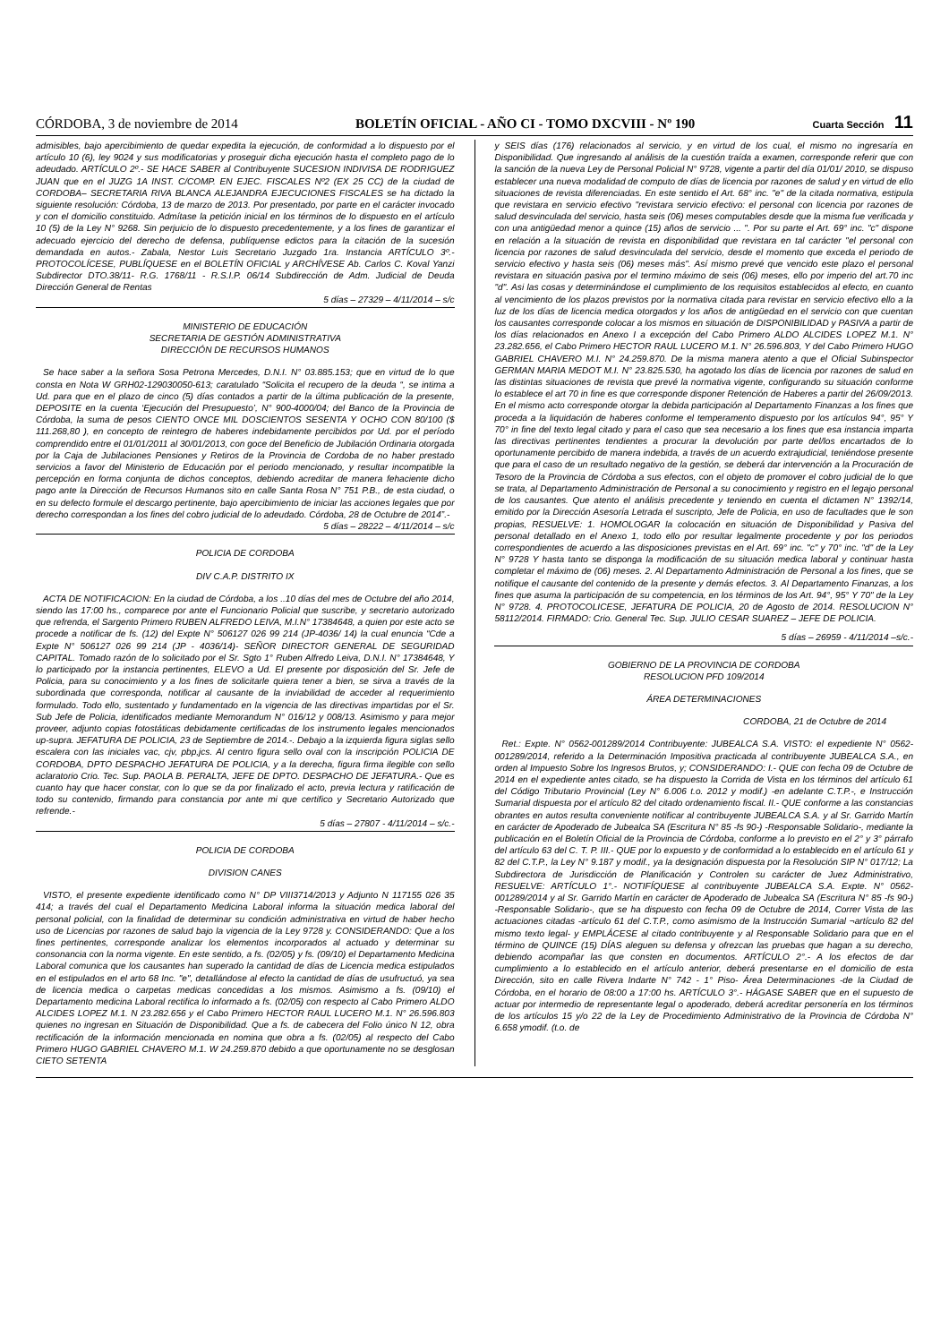CÓRDOBA, 3 de noviembre de 2014 BOLETÍN OFICIAL - AÑO CI - TOMO DXCVIII - Nº 190 Cuarta Sección 11
admisibles, bajo apercibimiento de quedar expedita la ejecución, de conformidad a lo dispuesto por el artículo 10 (6), ley 9024 y sus modificatorias y proseguir dicha ejecución hasta el completo pago de lo adeudado. ARTÍCULO 2º.- SE HACE SABER al Contribuyente SUCESION INDIVISA DE RODRIGUEZ JUAN que en el JUZG 1A INST. C/COMP. EN EJEC. FISCALES Nº2 (EX 25 CC) de la ciudad de CORDOBA– SECRETARIA RIVA BLANCA ALEJANDRA EJECUCIONES FISCALES se ha dictado la siguiente resolución: Córdoba, 13 de marzo de 2013. Por presentado, por parte en el carácter invocado y con el domicilio constituido. Admítase la petición inicial en los términos de lo dispuesto en el artículo 10 (5) de la Ley N° 9268. Sin perjuicio de lo dispuesto precedentemente, y a los fines de garantizar el adecuado ejercicio del derecho de defensa, publíquense edictos para la citación de la sucesión demandada en autos.- Zabala, Nestor Luis Secretario Juzgado 1ra. Instancia ARTÍCULO 3º.- PROTOCOLÍCESE, PUBLÍQUESE en el BOLETÍN OFICIAL y ARCHÍVESE Ab. Carlos C. Koval Yanzi Subdirector DTO.38/11- R.G. 1768/11 - R.S.I.P. 06/14 Subdirección de Adm. Judicial de Deuda Dirección General de Rentas
5 días – 27329 – 4/11/2014 – s/c
MINISTERIO DE EDUCACIÓN
SECRETARIA DE GESTIÓN ADMINISTRATIVA
DIRECCIÓN DE RECURSOS HUMANOS
Se hace saber a la señora Sosa Petrona Mercedes, D.N.I. N° 03.885.153; que en virtud de lo que consta en Nota W GRH02-129030050-613; caratulado “Solicita el recupero de la deuda “, se intima a Ud. para que en el plazo de cinco (5) días contados a partir de la última publicación de la presente, DEPOSITE en la cuenta ‘Ejecución del Presupuesto’, N° 900-4000/04; del Banco de la Provincia de Córdoba, la suma de pesos CIENTO ONCE MIL DOSCIENTOS SESENTA Y OCHO CON 80/100 ($ 111.268,80 ), en concepto de reintegro de haberes indebidamente percibidos por Ud. por el período comprendido entre el 01/01/2011 al 30/01/2013, con goce del Beneficio de Jubilación Ordinaria otorgada por la Caja de Jubilaciones Pensiones y Retiros de la Provincia de Cordoba de no haber prestado servicios a favor del Ministerio de Educación por el periodo mencionado, y resultar incompatible la percepción en forma conjunta de dichos conceptos, debiendo acreditar de manera fehaciente dicho pago ante la Dirección de Recursos Humanos sito en calle Santa Rosa N° 751 P.B., de esta ciudad, o en su defecto formule el descargo pertinente, bajo apercibimiento de iniciar las acciones legales que por derecho correspondan a los fines del cobro judicial de lo adeudado. Córdoba, 28 de Octubre de 2014”.-
5 días – 28222 – 4/11/2014 – s/c
POLICIA DE CORDOBA
DIV C.A.P. DISTRITO IX
ACTA DE NOTIFICACION: En la ciudad de Córdoba, a los ..10 días del mes de Octubre del año 2014, siendo las 17:00 hs., comparece por ante el Funcionario Policial que suscribe, y secretario autorizado que refrenda, el Sargento Primero RUBEN ALFREDO LEIVA, M.I.N° 17384648, a quien por este acto se procede a notificar de fs. (12) del Expte N° 506127 026 99 214 (JP-4036/ 14) la cual enuncia “Cde a Expte N° 506127 026 99 214 (JP - 4036/14)- SEÑOR DIRECTOR GENERAL DE SEGURIDAD CAPITAL. Tomado razón de lo solicitado por el Sr. Sgto 1° Ruben Alfredo Leiva, D.N.I. N° 17384648, Y lo participado por la instancia pertinentes, ELEVO a Ud. El presente por disposición del Sr. Jefe de Policia, para su conocimiento y a los fines de solicitarle quiera tener a bien, se sirva a través de la subordinada que corresponda, notificar al causante de la inviabilidad de acceder al requerimiento formulado. Todo ello, sustentado y fundamentado en la vigencia de las directivas impartidas por el Sr. Sub Jefe de Policia, identificados mediante Memorandum N° 016/12 y 008/13. Asimismo y para mejor proveer, adjunto copias fotostáticas debidamente certificadas de los instrumento legales mencionados up-supra. JEFATURA DE POLICIA, 23 de Septiembre de 2014.-. Debajo a la izquierda figura siglas sello escalera con las iniciales vac, cjv, pbp,jcs. Al centro figura sello oval con la inscripción POLICIA DE CORDOBA, DPTO DESPACHO JEFATURA DE POLICIA, y a la derecha, figura firma ilegible con sello aclaratorio Crio. Tec. Sup. PAOLA B. PERALTA, JEFE DE DPTO. DESPACHO DE JEFATURA.- Que es cuanto hay que hacer constar, con lo que se da por finalizado el acto, previa lectura y ratificación de todo su contenido, firmando para constancia por ante mi que certifico y Secretario Autorizado que refrende.-
5 días – 27807 - 4/11/2014 – s/c.-
POLICIA DE CORDOBA
DIVISION CANES
VISTO, el presente expediente identificado como N° DP VIII3714/2013 y Adjunto N 117155 026 35 414; a través del cual el Departamento Medicina Laboral informa la situación medica laboral del personal policial, con la finalidad de determinar su condición administrativa en virtud de haber hecho uso de Licencias por razones de salud bajo la vigencia de la Ley 9728 y. CONSIDERANDO: Que a los fines pertinentes, corresponde analizar los elementos incorporados al actuado y determinar su consonancia con la norma vigente. En este sentido, a fs. (02/05) y fs. (09/10) el Departamento Medicina Laboral comunica que los causantes han superado la cantidad de días de Licencia medica estipulados en el estipulados en el arto 68 Inc. "e", detallándose al efecto la cantidad de días de usufructuó, ya sea de licencia medica o carpetas medicas concedidas a los mismos. Asimismo a fs. (09/10) el Departamento medicina Laboral rectifica lo informado a fs. (02/05) con respecto al Cabo Primero ALDO ALCIDES LOPEZ M.1. N 23.282.656 y el Cabo Primero HECTOR RAUL LUCERO M.1. N° 26.596.803 quienes no ingresan en Situación de Disponibilidad. Que a fs. de cabecera del Folio único N 12, obra rectificación de la información mencionada en nomina que obra a fs. (02/05) al respecto del Cabo Primero HUGO GABRIEL CHAVERO M.1. W 24.259.870 debido a que oportunamente no se desglosan CIETO SETENTA
y SEIS días (176) relacionados al servicio, y en virtud de los cual, el mismo no ingresaría en Disponibilidad. Que ingresando al análisis de la cuestión traída a examen, corresponde referir que con la sanción de la nueva Ley de Personal Policial N° 9728, vigente a partir del día 01/01/ 2010, se dispuso establecer una nueva modalidad de computo de días de licencia por razones de salud y en virtud de ello situaciones de revista diferenciadas. En este sentido el Art. 68° inc. "e" de la citada normativa, estipula que revistara en servicio efectivo "revistara servicio efectivo: el personal con licencia por razones de salud desvinculada del servicio, hasta seis (06) meses computables desde que la misma fue verificada y con una antigüedad menor a quince (15) años de servicio ... ". Por su parte el Art. 69° inc. "c" dispone en relación a la situación de revista en disponibilidad que revistara en tal carácter "el personal con licencia por razones de salud desvinculada del servicio, desde el momento que exceda el periodo de servicio efectivo y hasta seis (06) meses más". Así mismo prevé que vencido este plazo el personal revistara en situación pasiva por el termino máximo de seis (06) meses, ello por imperio del art.70 inc "d". Asi las cosas y determinándose el cumplimiento de los requisitos establecidos al efecto, en cuanto al vencimiento de los plazos previstos por la normativa citada para revistar en servicio efectivo ello a la luz de los días de licencia medica otorgados y los años de antigüedad en el servicio con que cuentan los causantes corresponde colocar a los mismos en situación de DISPONIBILIDAD y PASIVA a partir de los días relacionados en Anexo I a excepción del Cabo Primero ALDO ALCIDES LOPEZ M.1. N° 23.282.656, el Cabo Primero HECTOR RAUL LUCERO M.1. N° 26.596.803, Y del Cabo Primero HUGO GABRIEL CHAVERO M.I. N° 24.259.870. De la misma manera atento a que el Oficial Subinspector GERMAN MARIA MEDOT M.I. N° 23.825.530, ha agotado los días de licencia por razones de salud en las distintas situaciones de revista que prevé la normativa vigente, configurando su situación conforme lo establece el art 70 in fine es que corresponde disponer Retención de Haberes a partir del 26/09/2013. En el mismo acto corresponde otorgar la debida participación al Departamento Finanzas a los fines que proceda a la liquidación de haberes conforme el temperamento dispuesto por los artículos 94°, 95° Y 70° in fine del texto legal citado y para el caso que sea necesario a los fines que esa instancia imparta las directivas pertinentes tendientes a procurar la devolución por parte del/los encartados de lo oportunamente percibido de manera indebida, a través de un acuerdo extrajudicial, teniéndose presente que para el caso de un resultado negativo de la gestión, se deberá dar intervención a la Procuración de Tesoro de la Provincia de Córdoba a sus efectos, con el objeto de promover el cobro judicial de lo que se trata, al Departamento Administración de Personal a su conocimiento y registro en el legajo personal de los causantes. Que atento el análisis precedente y teniendo en cuenta el dictamen N° 1392/14, emitido por la Dirección Asesoría Letrada el suscripto, Jefe de Policia, en uso de facultades que le son propias, RESUELVE: 1. HOMOLOGAR la colocación en situación de Disponibilidad y Pasiva del personal detallado en el Anexo 1, todo ello por resultar legalmente procedente y por los periodos correspondientes de acuerdo a las disposiciones previstas en el Art. 69° inc. "c" y 70° inc. "d" de la Ley N° 9728 Y hasta tanto se disponga la modificación de su situación medica laboral y continuar hasta completar el máximo de (06) meses. 2. Al Departamento Administración de Personal a los fines, que se notifique el causante del contenido de la presente y demás efectos. 3. Al Departamento Finanzas, a los fines que asuma la participación de su competencia, en los términos de los Art. 94°, 95° Y 70" de la Ley N° 9728. 4. PROTOCOLICESE, JEFATURA DE POLICIA, 20 de Agosto de 2014. RESOLUCION N° 58112/2014. FIRMADO: Crio. General Tec. Sup. JULIO CESAR SUAREZ – JEFE DE POLICIA.
5 días – 26959 - 4/11/2014 –s/c.-
GOBIERNO DE LA PROVINCIA DE CORDOBA
RESOLUCION PFD 109/2014
ÁREA DETERMINACIONES
CORDOBA, 21 de Octubre de 2014
Ret.: Expte. N° 0562-001289/2014 Contribuyente: JUBEALCA S.A. VISTO: el expediente N° 0562-001289/2014, referido a la Determinación Impositiva practicada al contribuyente JUBEALCA S.A., en orden al Impuesto Sobre los Ingresos Brutos, y; CONSIDERANDO: I.- QUE con fecha 09 de Octubre de 2014 en el expediente antes citado, se ha dispuesto la Corrida de Vista en los términos del artículo 61 del Código Tributario Provincial (Ley N° 6.006 t.o. 2012 y modif.) -en adelante C.T.P.-, e Instrucción Sumarial dispuesta por el artículo 82 del citado ordenamiento fiscal. II.- QUE conforme a las constancias obrantes en autos resulta conveniente notificar al contribuyente JUBEALCA S.A. y al Sr. Garrido Martín en carácter de Apoderado de Jubealca SA (Escritura N° 85 -fs 90-) -Responsable Solidario-, mediante la publicación en el Boletín Oficial de la Provincia de Córdoba, conforme a lo previsto en el 2° y 3° párrafo del artículo 63 del C. T. P. III.- QUE por lo expuesto y de conformidad a lo establecido en el artículo 61 y 82 del C.T.P., la Ley N° 9.187 y modif., ya la designación dispuesta por la Resolución SIP N° 017/12; La Subdirectora de Jurisdicción de Planificación y Controlen su carácter de Juez Administrativo, RESUELVE: ARTÍCULO 1°.- NOTIFÍQUESE al contribuyente JUBEALCA S.A. Expte. N° 0562-001289/2014 y al Sr. Garrido Martín en carácter de Apoderado de Jubealca SA (Escritura N° 85 -fs 90-) -Responsable Solidario-, que se ha dispuesto con fecha 09 de Octubre de 2014, Correr Vista de las actuaciones citadas -artículo 61 del C.T.P., como asimismo de la Instrucción Sumarial ¬artículo 82 del mismo texto legal- y EMPLÁCESE al citado contribuyente y al Responsable Solidario para que en el término de QUINCE (15) DÍAS aleguen su defensa y ofrezcan las pruebas que hagan a su derecho, debiendo acompañar las que consten en documentos. ARTÍCULO 2°.- A los efectos de dar cumplimiento a lo establecido en el artículo anterior, deberá presentarse en el domicilio de esta Dirección, sito en calle Rivera Indarte N° 742 - 1° Piso- Área Determinaciones -de la Ciudad de Córdoba, en el horario de 08:00 a 17:00 hs. ARTÍCULO 3°.- HÁGASE SABER que en el supuesto de actuar por intermedio de representante legal o apoderado, deberá acreditar personería en los términos de los artículos 15 y/o 22 de la Ley de Procedimiento Administrativo de la Provincia de Córdoba N° 6.658 ymodif. (t.o. de